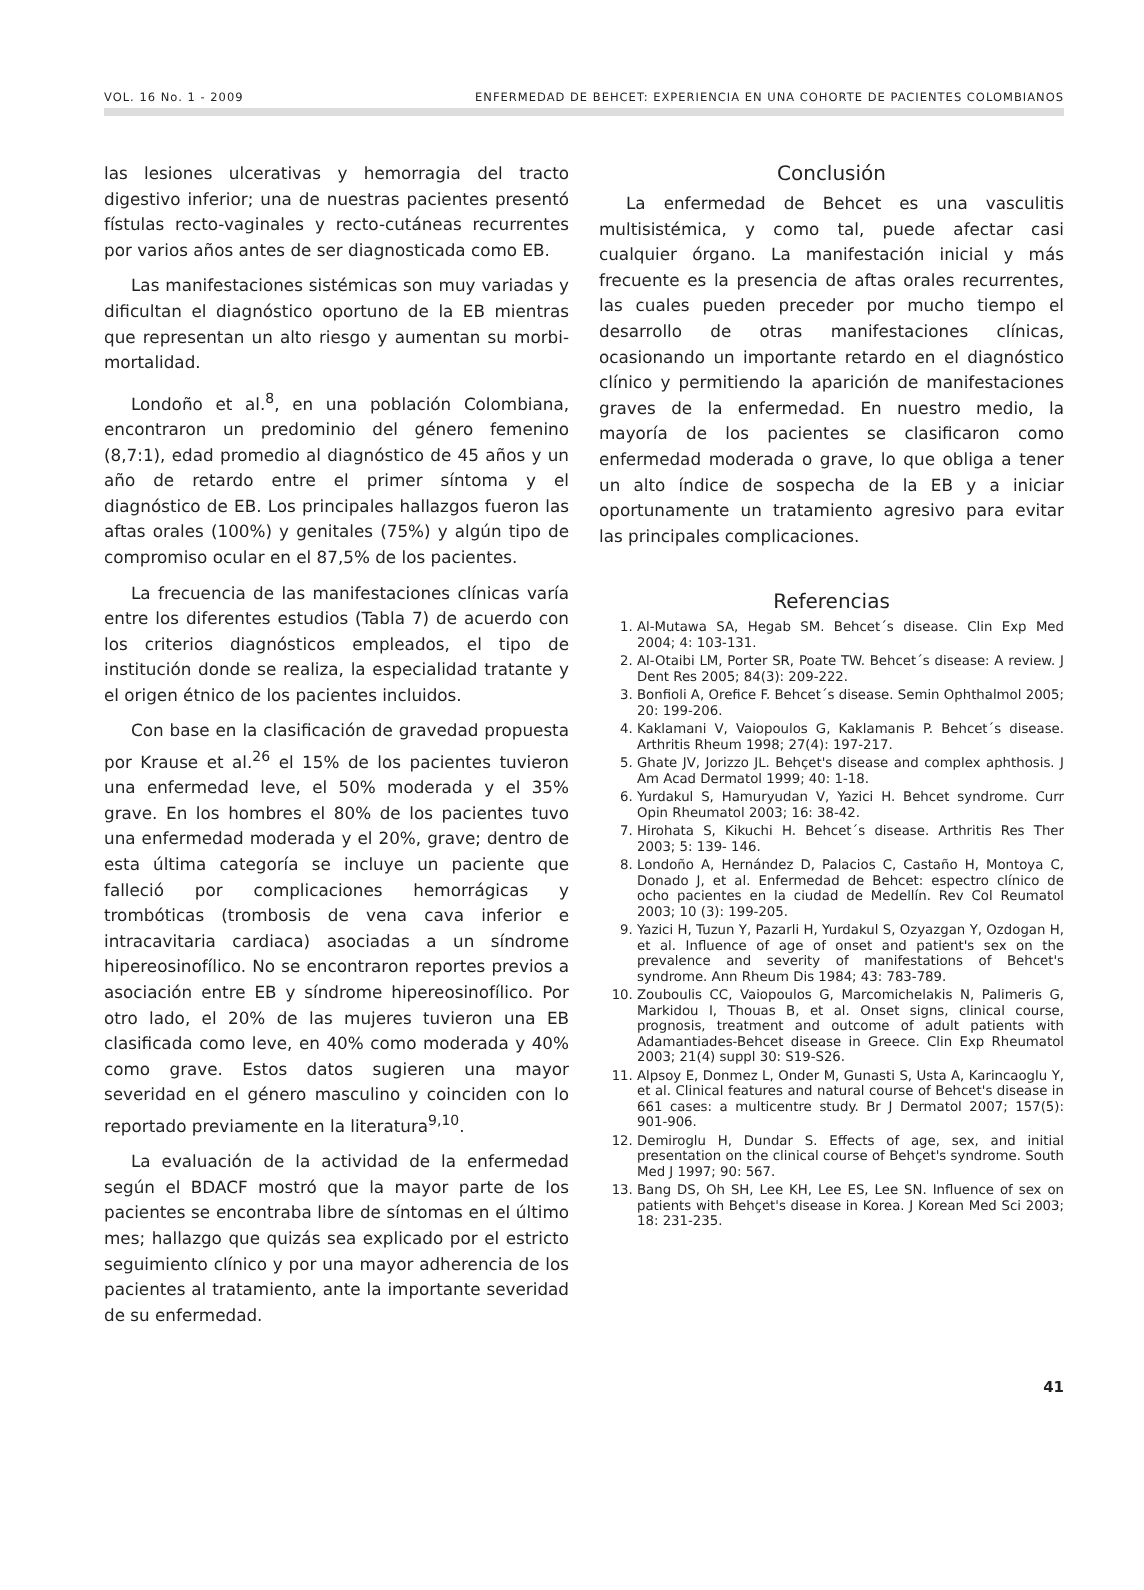VOL. 16 No. 1 - 2009 ENFERMEDAD DE BEHCET: EXPERIENCIA EN UNA COHORTE DE PACIENTES COLOMBIANOS
las lesiones ulcerativas y hemorragia del tracto digestivo inferior; una de nuestras pacientes presentó fístulas recto-vaginales y recto-cutáneas recurrentes por varios años antes de ser diagnosticada como EB.
Las manifestaciones sistémicas son muy variadas y dificultan el diagnóstico oportuno de la EB mientras que representan un alto riesgo y aumentan su morbi-mortalidad.
Londoño et al.<sup>8</sup>, en una población Colombiana, encontraron un predominio del género femenino (8,7:1), edad promedio al diagnóstico de 45 años y un año de retardo entre el primer síntoma y el diagnóstico de EB. Los principales hallazgos fueron las aftas orales (100%) y genitales (75%) y algún tipo de compromiso ocular en el 87,5% de los pacientes.
La frecuencia de las manifestaciones clínicas varía entre los diferentes estudios (Tabla 7) de acuerdo con los criterios diagnósticos empleados, el tipo de institución donde se realiza, la especialidad tratante y el origen étnico de los pacientes incluidos.
Con base en la clasificación de gravedad propuesta por Krause et al.<sup>26</sup> el 15% de los pacientes tuvieron una enfermedad leve, el 50% moderada y el 35% grave. En los hombres el 80% de los pacientes tuvo una enfermedad moderada y el 20%, grave; dentro de esta última categoría se incluye un paciente que falleció por complicaciones hemorrágicas y trombóticas (trombosis de vena cava inferior e intracavitaria cardiaca) asociadas a un síndrome hipereosinofílico. No se encontraron reportes previos a asociación entre EB y síndrome hipereosinofílico. Por otro lado, el 20% de las mujeres tuvieron una EB clasificada como leve, en 40% como moderada y 40% como grave. Estos datos sugieren una mayor severidad en el género masculino y coinciden con lo reportado previamente en la literatura<sup>9,10</sup>.
La evaluación de la actividad de la enfermedad según el BDACF mostró que la mayor parte de los pacientes se encontraba libre de síntomas en el último mes; hallazgo que quizás sea explicado por el estricto seguimiento clínico y por una mayor adherencia de los pacientes al tratamiento, ante la importante severidad de su enfermedad.
Conclusión
La enfermedad de Behcet es una vasculitis multisistémica, y como tal, puede afectar casi cualquier órgano. La manifestación inicial y más frecuente es la presencia de aftas orales recurrentes, las cuales pueden preceder por mucho tiempo el desarrollo de otras manifestaciones clínicas, ocasionando un importante retardo en el diagnóstico clínico y permitiendo la aparición de manifestaciones graves de la enfermedad. En nuestro medio, la mayoría de los pacientes se clasificaron como enfermedad moderada o grave, lo que obliga a tener un alto índice de sospecha de la EB y a iniciar oportunamente un tratamiento agresivo para evitar las principales complicaciones.
Referencias
1. Al-Mutawa SA, Hegab SM. Behcet´s disease. Clin Exp Med 2004; 4: 103-131.
2. Al-Otaibi LM, Porter SR, Poate TW. Behcet´s disease: A review. J Dent Res 2005; 84(3): 209-222.
3. Bonfioli A, Orefice F. Behcet´s disease. Semin Ophthalmol 2005; 20: 199-206.
4. Kaklamani V, Vaiopoulos G, Kaklamanis P. Behcet´s disease. Arthritis Rheum 1998; 27(4): 197-217.
5. Ghate JV, Jorizzo JL. Behçet's disease and complex aphthosis. J Am Acad Dermatol 1999; 40: 1-18.
6. Yurdakul S, Hamuryudan V, Yazici H. Behcet syndrome. Curr Opin Rheumatol 2003; 16: 38-42.
7. Hirohata S, Kikuchi H. Behcet´s disease. Arthritis Res Ther 2003; 5: 139- 146.
8. Londoño A, Hernández D, Palacios C, Castaño H, Montoya C, Donado J, et al. Enfermedad de Behcet: espectro clínico de ocho pacientes en la ciudad de Medellín. Rev Col Reumatol 2003; 10 (3): 199-205.
9. Yazici H, Tuzun Y, Pazarli H, Yurdakul S, Ozyazgan Y, Ozdogan H, et al. Influence of age of onset and patient's sex on the prevalence and severity of manifestations of Behcet's syndrome. Ann Rheum Dis 1984; 43: 783-789.
10. Zouboulis CC, Vaiopoulos G, Marcomichelakis N, Palimeris G, Markidou I, Thouas B, et al. Onset signs, clinical course, prognosis, treatment and outcome of adult patients with Adamantiades-Behcet disease in Greece. Clin Exp Rheumatol 2003; 21(4) suppl 30: S19-S26.
11. Alpsoy E, Donmez L, Onder M, Gunasti S, Usta A, Karincaoglu Y, et al. Clinical features and natural course of Behcet's disease in 661 cases: a multicentre study. Br J Dermatol 2007; 157(5): 901-906.
12. Demiroglu H, Dundar S. Effects of age, sex, and initial presentation on the clinical course of Behçet's syndrome. South Med J 1997; 90: 567.
13. Bang DS, Oh SH, Lee KH, Lee ES, Lee SN. Influence of sex on patients with Behçet's disease in Korea. J Korean Med Sci 2003; 18: 231-235.
41